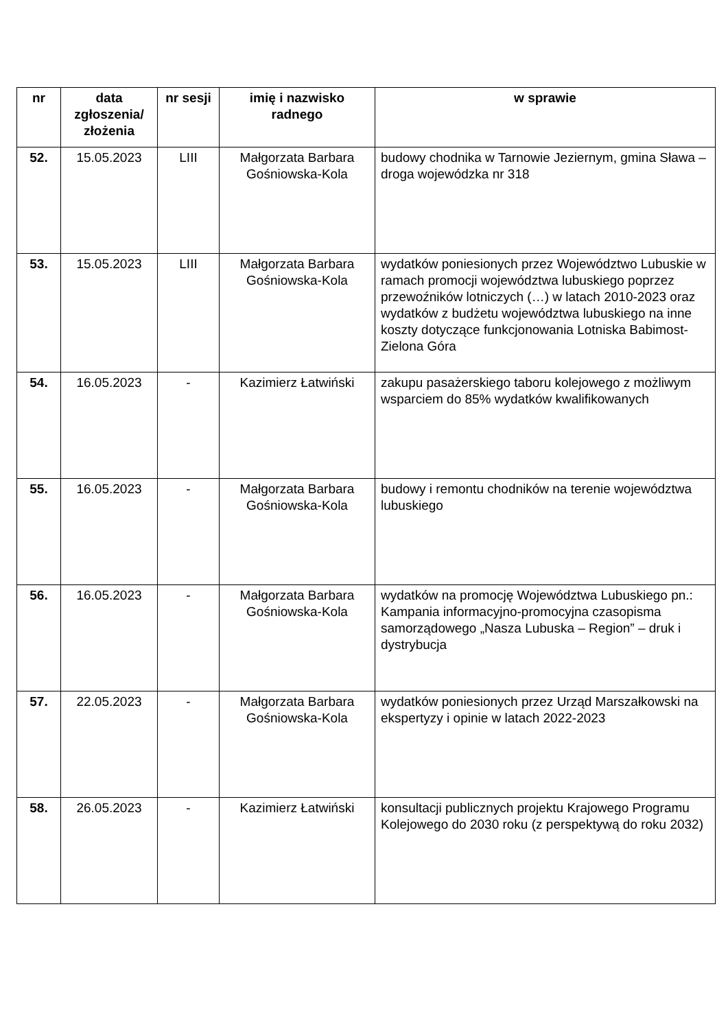| nr | data zgłoszenia/ złożenia | nr sesji | imię i nazwisko radnego | w sprawie |
| --- | --- | --- | --- | --- |
| 52. | 15.05.2023 | LIII | Małgorzata Barbara Gośniowska-Kola | budowy chodnika w Tarnowie Jeziernym, gmina Sława – droga wojewódzka nr 318 |
| 53. | 15.05.2023 | LIII | Małgorzata Barbara Gośniowska-Kola | wydatków poniesionych przez Województwo Lubuskie w ramach promocji województwa lubuskiego poprzez przewoźników lotniczych (…) w latach 2010-2023 oraz wydatków z budżetu województwa lubuskiego na inne koszty dotyczące funkcjonowania Lotniska Babimost-Zielona Góra |
| 54. | 16.05.2023 | - | Kazimierz Łatwiński | zakupu pasażerskiego taboru kolejowego z możliwym wsparciem do 85% wydatków kwalifikowanych |
| 55. | 16.05.2023 | - | Małgorzata Barbara Gośniowska-Kola | budowy i remontu chodników na terenie województwa lubuskiego |
| 56. | 16.05.2023 | - | Małgorzata Barbara Gośniowska-Kola | wydatków na promocję Województwa Lubuskiego pn.: Kampania informacyjno-promocyjna czasopisma samorządowego „Nasza Lubuska – Region” – druk i dystrybucja |
| 57. | 22.05.2023 | - | Małgorzata Barbara Gośniowska-Kola | wydatków poniesionych przez Urząd Marszałkowski na ekspertyzy i opinie w latach 2022-2023 |
| 58. | 26.05.2023 | - | Kazimierz Łatwiński | konsultacji publicznych projektu Krajowego Programu Kolejowego do 2030 roku (z perspektywą do roku 2032) |